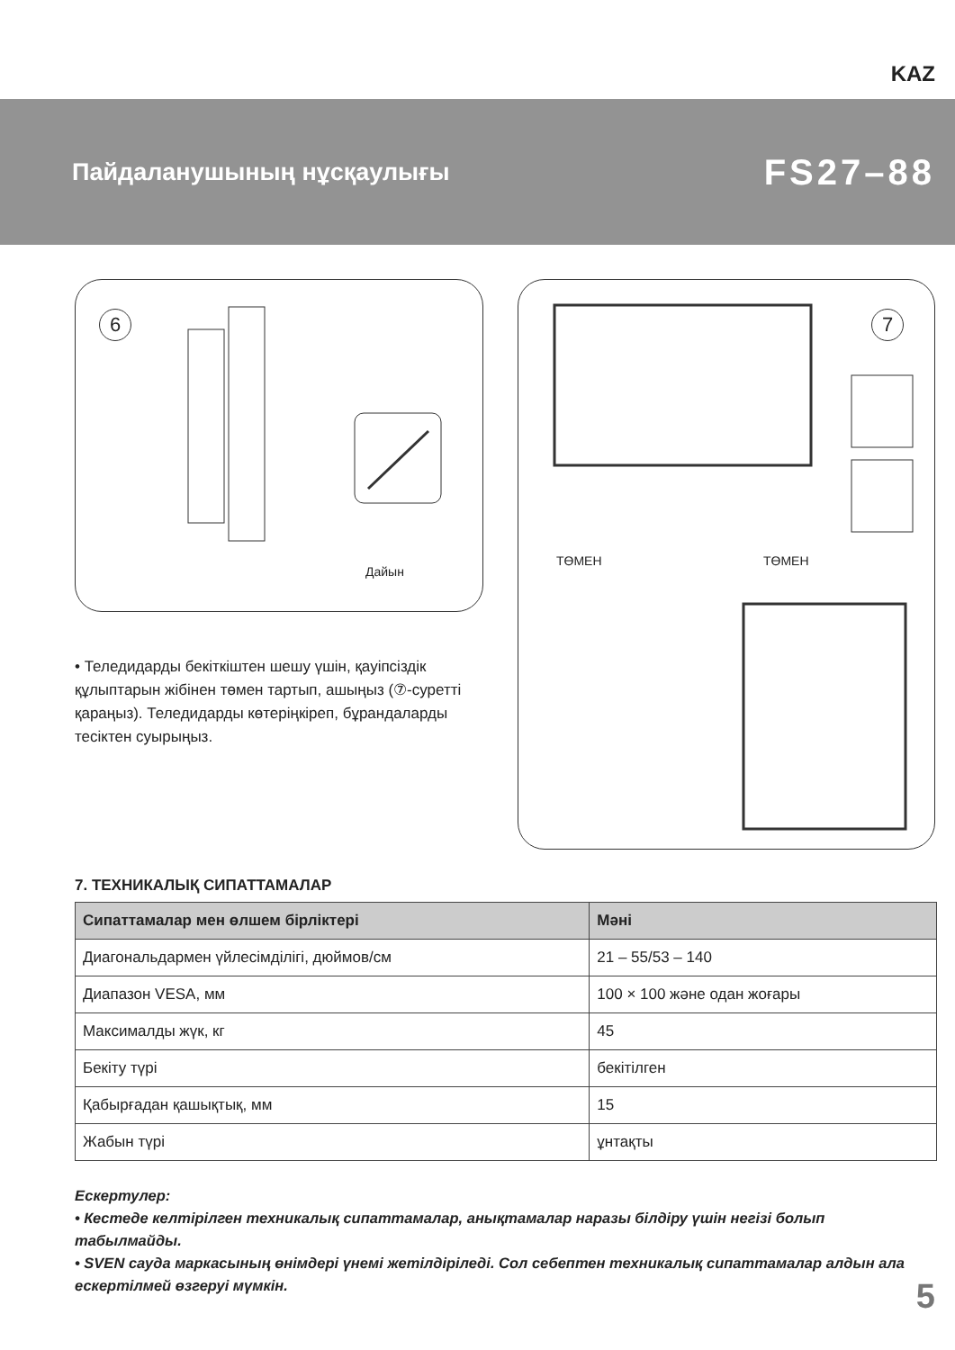KAZ
Пайдаланушының нұсқаулығы
FS27–88
6
Дайын
• Теледидарды бекіткіштен шешу үшін, қауіпсіздік құлыптарын жібінен төмен тартып, ашыңыз (⑦-суретті қараңыз). Теледидарды көтеріңкіреп, бұрандаларды тесіктен суырыңыз.
7
ТӨМЕН ТӨМЕН
7. ТЕХНИКАЛЫҚ СИПАТТАМАЛАР
| Сипаттамалар мен өлшем бірліктері | Мәні |
| --- | --- |
| Диагональдармен үйлесімділігі, дюймов/см | 21 – 55/53 – 140 |
| Диапазон VESA, мм | 100 × 100 және одан жоғары |
| Максималды жүк, кг | 45 |
| Бекіту түрі | бекітілген |
| Қабырғадан қашықтық, мм | 15 |
| Жабын түрі | ұнтақты |
Ескертулер:
• Кестеде келтірілген техникалық сипаттамалар, анықтамалар наразы білдіру үшін негізі болып табылмайды.
• SVEN сауда маркасының өнімдері үнемі жетілдіріледі. Сол себептен техникалық сипаттамалар алдын ала ескертілмей өзгеруі мүмкін.
5